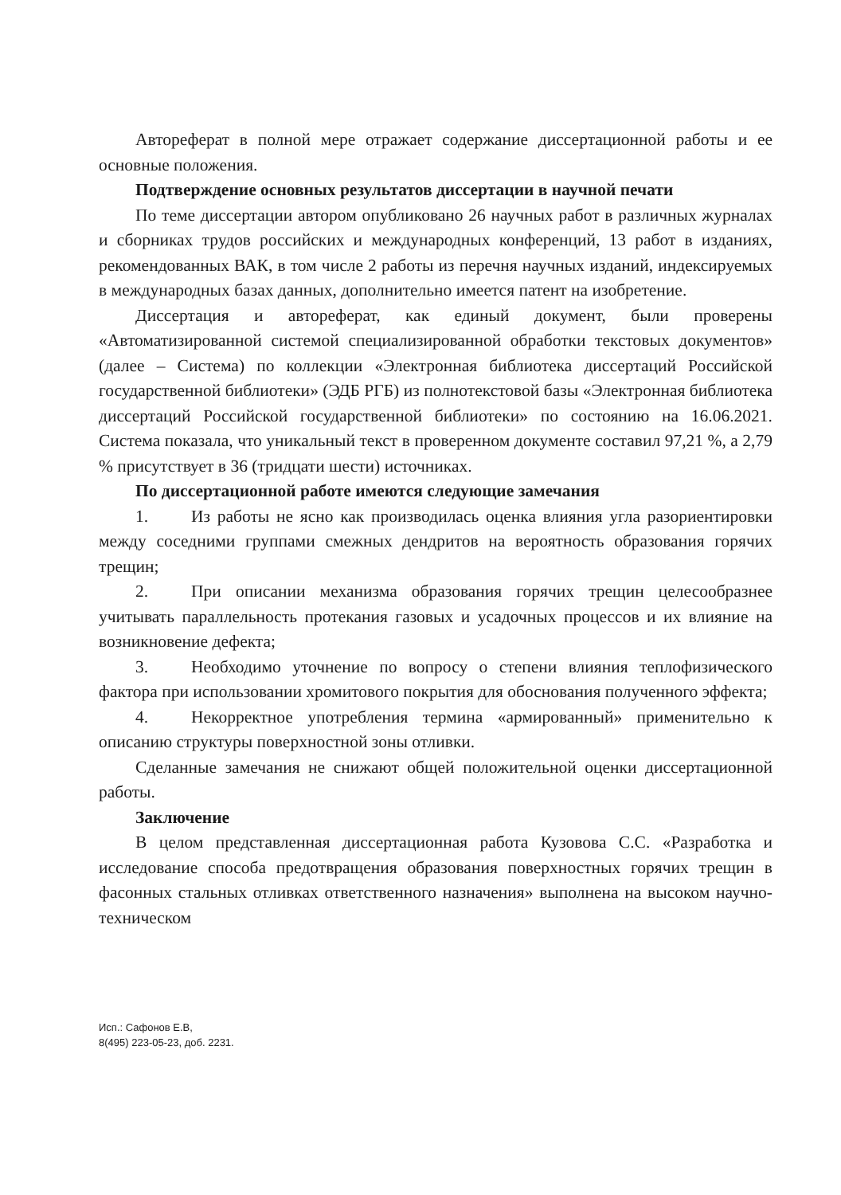Автореферат в полной мере отражает содержание диссертационной работы и ее основные положения.
Подтверждение основных результатов диссертации в научной печати
По теме диссертации автором опубликовано 26 научных работ в различных журналах и сборниках трудов российских и международных конференций, 13 работ в изданиях, рекомендованных ВАК, в том числе 2 работы из перечня научных изданий, индексируемых в международных базах данных, дополнительно имеется патент на изобретение.
Диссертация и автореферат, как единый документ, были проверены «Автоматизированной системой специализированной обработки текстовых документов» (далее – Система) по коллекции «Электронная библиотека диссертаций Российской государственной библиотеки» (ЭДБ РГБ) из полнотекстовой базы «Электронная библиотека диссертаций Российской государственной библиотеки» по состоянию на 16.06.2021. Система показала, что уникальный текст в проверенном документе составил 97,21 %, а 2,79 % присутствует в 36 (тридцати шести) источниках.
По диссертационной работе имеются следующие замечания
1. Из работы не ясно как производилась оценка влияния угла разориентировки между соседними группами смежных дендритов на вероятность образования горячих трещин;
2. При описании механизма образования горячих трещин целесообразнее учитывать параллельность протекания газовых и усадочных процессов и их влияние на возникновение дефекта;
3. Необходимо уточнение по вопросу о степени влияния теплофизического фактора при использовании хромитового покрытия для обоснования полученного эффекта;
4. Некорректное употребления термина «армированный» применительно к описанию структуры поверхностной зоны отливки.
Сделанные замечания не снижают общей положительной оценки диссертационной работы.
Заключение
В целом представленная диссертационная работа Кузовова С.С. «Разработка и исследование способа предотвращения образования поверхностных горячих трещин в фасонных стальных отливках ответственного назначения» выполнена на высоком научно-техническом
Исп.: Сафонов Е.В,
8(495) 223-05-23, доб. 2231.